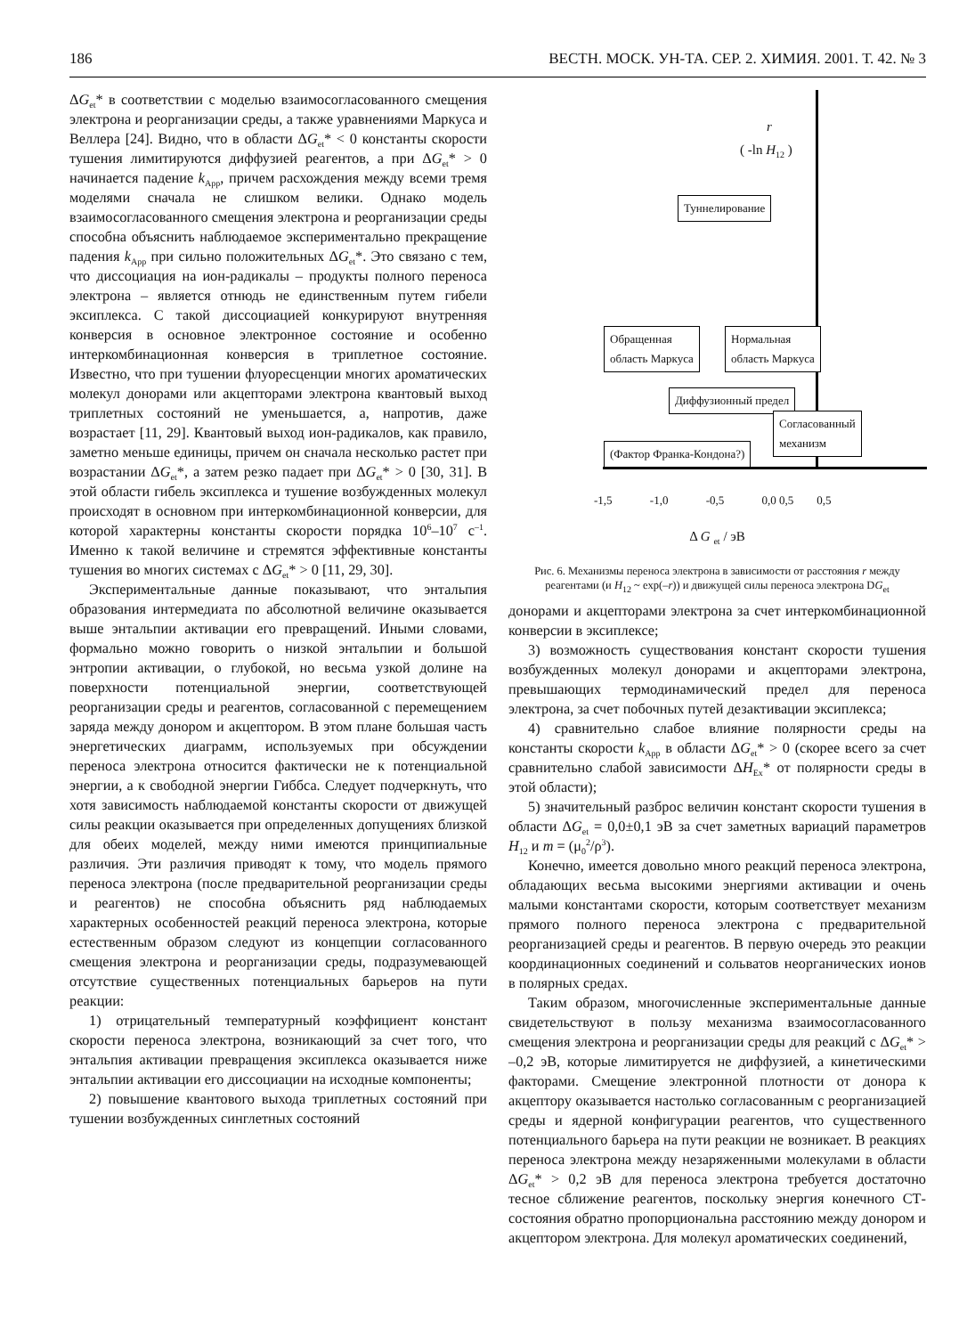186 ВЕСТН. МОСК. УН-ТА. СЕР. 2. ХИМИЯ. 2001. Т. 42. № 3
ΔG<sub>et</sub>* в соответствии с моделью взаимосогласованного смещения электрона и реорганизации среды, а также уравнениями Маркуса и Веллера [24]. Видно, что в области ΔG<sub>et</sub>* < 0 константы скорости тушения лимитируются диффузией реагентов, а при ΔG<sub>et</sub>* > 0 начинается падение k<sub>App</sub>, причем расхождения между всеми тремя моделями сначала не слишком велики. Однако модель взаимосогласованного смещения электрона и реорганизации среды способна объяснить наблюдаемое экспериментально прекращение падения k<sub>App</sub> при сильно положительных ΔG<sub>et</sub>*. Это связано с тем, что диссоциация на ион-радикалы – продукты полного переноса электрона – является отнюдь не единственным путем гибели эксиплекса. С такой диссоциацией конкурируют внутренняя конверсия в основное электронное состояние и особенно интеркомбинационная конверсия в триплетное состояние. Известно, что при тушении флуоресценции многих ароматических молекул донорами или акцепторами электрона квантовый выход триплетных состояний не уменьшается, а, напротив, даже возрастает [11, 29]. Квантовый выход ион-радикалов, как правило, заметно меньше единицы, причем он сначала несколько растет при возрастании ΔG<sub>et</sub>*, а затем резко падает при ΔG<sub>et</sub>* > 0 [30, 31]. В этой области гибель эксиплекса и тушение возбужденных молекул происходят в основном при интеркомбинационной конверсии, для которой характерны константы скорости порядка 10<sup>6</sup>–10<sup>7</sup> с<sup>–1</sup>. Именно к такой величине и стремятся эффективные константы тушения во многих системах с ΔG<sub>et</sub>* > 0 [11, 29, 30].
Экспериментальные данные показывают, что энтальпия образования интермедиата по абсолютной величине оказывается выше энтальпии активации его превращений. Иными словами, формально можно говорить о низкой энтальпии и большой энтропии активации, о глубокой, но весьма узкой долине на поверхности потенциальной энергии, соответствующей реорганизации среды и реагентов, согласованной с перемещением заряда между донором и акцептором. В этом плане большая часть энергетических диаграмм, используемых при обсуждении переноса электрона относится фактически не к потенциальной энергии, а к свободной энергии Гиббса. Следует подчеркнуть, что хотя зависимость наблюдаемой константы скорости от движущей силы реакции оказывается при определенных допущениях близкой для обеих моделей, между ними имеются принципиальные различия. Эти различия приводят к тому, что модель прямого переноса электрона (после предварительной реорганизации среды и реагентов) не способна объяснить ряд наблюдаемых характерных особенностей реакций переноса электрона, которые естественным образом следуют из концепции согласованного смещения электрона и реорганизации среды, подразумевающей отсутствие существенных потенциальных барьеров на пути реакции:
1) отрицательный температурный коэффициент констант скорости переноса электрона, возникающий за счет того, что энтальпия активации превращения эксиплекса оказывается ниже энтальпии активации его диссоциации на исходные компоненты;
2) повышение квантового выхода триплетных состояний при тушении возбужденных синглетных состояний
r
( -ln H<sub>12</sub> )
Туннелирование
Обращенная
область Маркуса
Нормальная
область Маркуса
Диффузионный предел
Согласованный
механизм
(Фактор Франка-Кондона?)
-1,5 -1,0 -0,5 0,0 0,5 0,5
Δ G <sub>et</sub> / эВ
Рис. 6. Механизмы переноса электрона в зависимости от расстояния r между реагентами (и H<sub>12</sub> ~ exp(–r)) и движущей силы переноса электрона DG<sub>et</sub>
донорами и акцепторами электрона за счет интеркомбинационной конверсии в эксиплексе;
3) возможность существования констант скорости тушения возбужденных молекул донорами и акцепторами электрона, превышающих термодинамический предел для переноса электрона, за счет побочных путей дезактивации эксиплекса;
4) сравнительно слабое влияние полярности среды на константы скорости k<sub>App</sub> в области ΔG<sub>et</sub>* > 0 (скорее всего за счет сравнительно слабой зависимости ΔH<sub>Ex</sub>* от полярности среды в этой области);
5) значительный разброс величин констант скорости тушения в области ΔG<sub>et</sub> = 0,0±0,1 эВ за счет заметных вариаций параметров H<sub>12</sub> и m = (μ<sub>0</sub><sup>2</sup>/ρ<sup>3</sup>).
Конечно, имеется довольно много реакций переноса электрона, обладающих весьма высокими энергиями активации и очень малыми константами скорости, которым соответствует механизм прямого полного переноса электрона с предварительной реорганизацией среды и реагентов. В первую очередь это реакции координационных соединений и сольватов неорганических ионов в полярных средах.
Таким образом, многочисленные экспериментальные данные свидетельствуют в пользу механизма взаимосогласованного смещения электрона и реорганизации среды для реакций с ΔG<sub>et</sub>* > –0,2 эВ, которые лимитируется не диффузией, а кинетическими факторами. Смещение электронной плотности от донора к акцептору оказывается настолько согласованным с реорганизацией среды и ядерной конфигурации реагентов, что существенного потенциального барьера на пути реакции не возникает. В реакциях переноса электрона между незаряженными молекулами в области ΔG<sub>et</sub>* > 0,2 эВ для переноса электрона требуется достаточно тесное сближение реагентов, поскольку энергия конечного СТ-состояния обратно пропорциональна расстоянию между донором и акцептором электрона. Для молекул ароматических соединений,